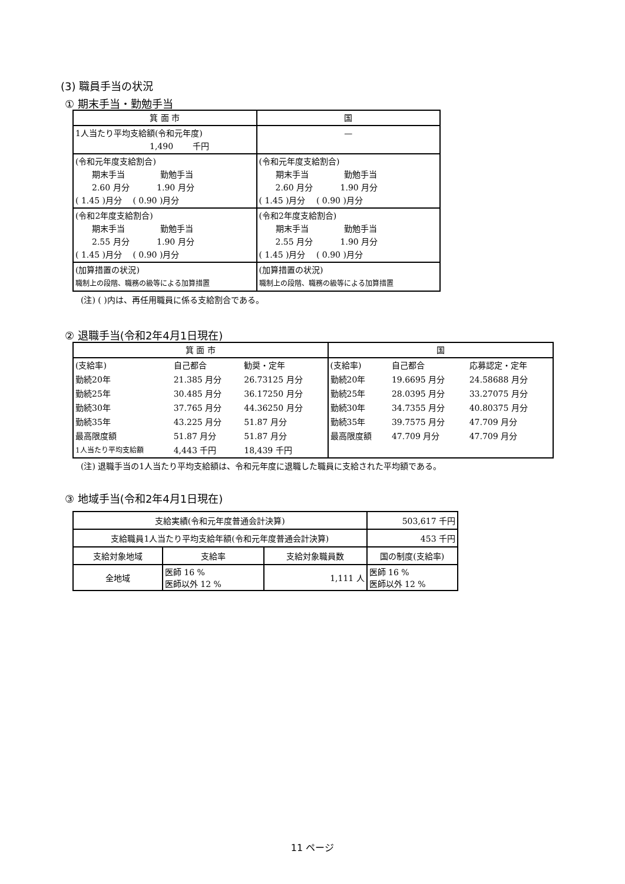(3) 職員手当の状況
① 期末手当・勤勉手当
| 箕 面 市 | 国 |
| 1人当たり平均支給額(令和元年度) 1,490 千円 | — |
| (令和元年度支給割合) 期末手当 勤勉手当 2.60 月分 1.90 月分 ( 1.45 )月分 ( 0.90 )月分 | (令和元年度支給割合) 期末手当 勤勉手当 2.60 月分 1.90 月分 ( 1.45 )月分 ( 0.90 )月分 |
| (令和2年度支給割合) 期末手当 勤勉手当 2.55 月分 1.90 月分 ( 1.45 )月分 ( 0.90 )月分 | (令和2年度支給割合) 期末手当 勤勉手当 2.55 月分 1.90 月分 ( 1.45 )月分 ( 0.90 )月分 |
| (加算措置の状況) 職制上の段階、職務の級等による加算措置 | (加算措置の状況) 職制上の段階、職務の級等による加算措置 |
(注) ( )内は、再任用職員に係る支給割合である。
② 退職手当(令和2年4月1日現在)
| 箕 面 市 | | | 国 | | |
| (支給率) | 自己都合 | 勧奨・定年 | (支給率) | 自己都合 | 応募認定・定年 |
| 勤続20年 | 21.385 月分 | 26.73125 月分 | 勤続20年 | 19.6695 月分 | 24.58688 月分 |
| 勤続25年 | 30.485 月分 | 36.17250 月分 | 勤続25年 | 28.0395 月分 | 33.27075 月分 |
| 勤続30年 | 37.765 月分 | 44.36250 月分 | 勤続30年 | 34.7355 月分 | 40.80375 月分 |
| 勤続35年 | 43.225 月分 | 51.87 月分 | 勤続35年 | 39.7575 月分 | 47.709 月分 |
| 最高限度額 | 51.87 月分 | 51.87 月分 | 最高限度額 | 47.709 月分 | 47.709 月分 |
| 1人当たり平均支給額 | 4,443 千円 | 18,439 千円 | | | |
(注) 退職手当の1人当たり平均支給額は、令和元年度に退職した職員に支給された平均額である。
③ 地域手当(令和2年4月1日現在)
| 支給実績(令和元年度普通会計決算) | | | 503,617 千円 |
| 支給職員1人当たり平均支給年額(令和元年度普通会計決算) | | | 453 千円 |
| 支給対象地域 | 支給率 | 支給対象職員数 | 国の制度(支給率) |
| 全地域 | 医師 16 % 医師以外 12 % | 1,111 人 | 医師 16 % 医師以外 12 % |
11 ページ